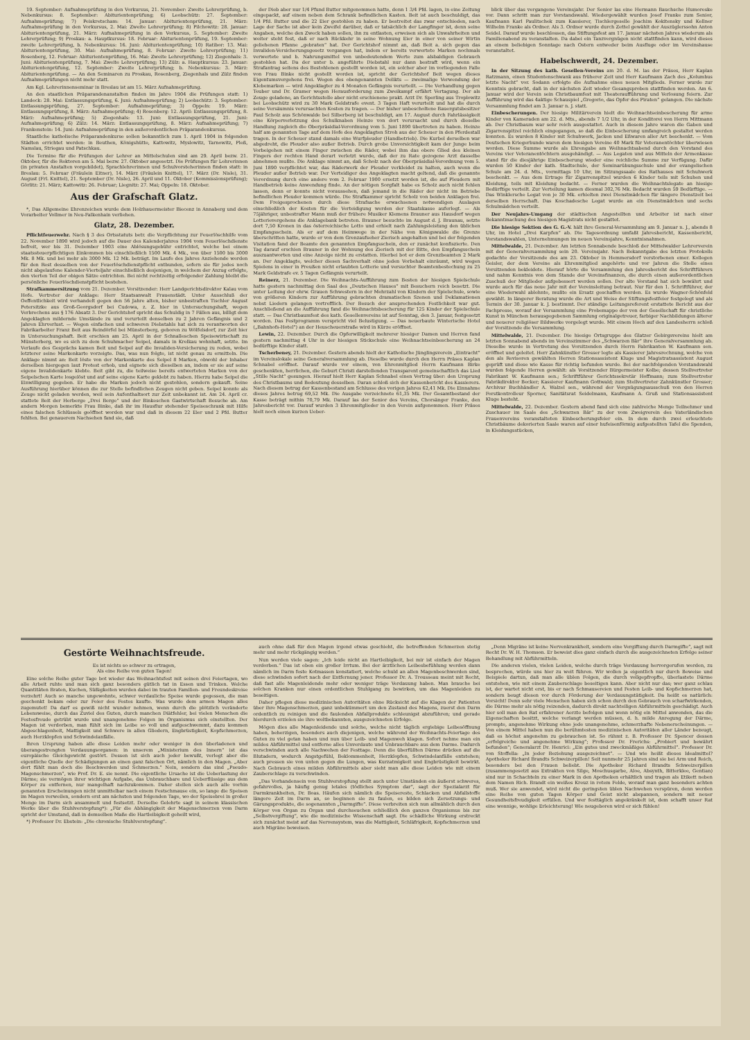19. September: Aufnahmeprüfung in den Vorkursus, 21. November: Zweite Lehrerprüfung, b. Nebenkursus: 8. September: Abiturientenprüfung; 6) Leobschütz: 27. September: Aufnahmeprüfung; 7) Peiskretscham: 14. Januar: Abiturientenprüfung, 21. März: Aufnahmeprüfung in den Vorkursus, 2. Mai: Zweite Lehrerprüfung; 8) Pilchowitz: 28. Januar: Abiturientenprüfung, 21. März: Aufnahmeprüfung in den Vorkursus, 5. September: Zweite Lehrerprüfung; 9) Proskau: a. Hauptkursus: 18. Februar: Abiturientenprüfung, 19. September: zweite Lehrerprüfung, b. Nebenkursus: 16. Juni: Abiturientenprüfung; 10) Ratibor: 13. Mai: Abiturientenprüfung, 30. Mai: Aufnahmeprüfung, 8. Februar: Zweite Lehrerprüfung; 11) Rosenberg, 12. Februar: Abiturientenprüfung, 16. Mai: Zweite Lehrerprüfung; 12) Ziegenhals: 3. Juni: Abiturientenprüfung, 7. Mai: Zweite Lehrerprüfung; 13) Zülz: a. Hauptkursus: 23. Januar: Abiturientenprüfung, 12. September: Zweite Lehrerprüfung; b. Nebenkursus: 3. März: Abiturientenprüfung. — An den Seminaren zu Proskau, Rosenberg, Ziegenhals und Zülz finden Aufnahmeprüfungen nicht mehr statt.
Am Kgl. Lehrerinnenseminar in Breslau ist am 15. März Aufnahmeprüfung.
An den staatlichen Präparandenanstalten finden im Jahre 1904 die Prüfungen statt: 1) Landeck: 28. Mai: Entlassungsprüfung, 6. Juni: Aufnahmeprüfung; 2) Leobschütz: 3. September: Entlassungsprüfung, 27. September: Aufnahmeprüfung; 3) Oppeln: 19. März: Entlassungsprüfung, 8. März: Aufnahmeprüfung; 4) Rosenberg: 12. April: Entlassungsprüfung, 8. März: Aufnahmeprüfung; 5) Ziegenhals: 13. Juni: Entlassungsprüfung, 21. Juni: Aufnahmeprüfung; 6) Zülz: 14. März: Entlassungsprüfung, 8. März: Aufnahmeprüfung; 7) Frankenstein: 14. Juni: Aufnahmeprüfung in den außerordentlichen Präparandenkursus.
Staatliche katholische Präparandenkurse sollen bekanntlich zum 1. April 1904 in folgenden Städten errichtet werden: in Beuthen, Königshütte, Kattowitz, Myslowitz, Tarnowitz, Pleß, Namslau, Striegau und Patschkau.
Die Termine für die Prüfungen der Lehrer an Mittelschulen sind am 29. April bezw. 21. Oktober, für die Rektoren am 5. Mai bezw. 27. Oktober angesetzt. Die Prüfungen für Lehrerinnen (in privaten Anstalten vorgebildet), Sprachlehrerinnen und Schulvorsteherinnen finden statt: in Breslau: 5. Februar (Fräulein Eitner), 14. März (Fräulein Knittel), 17. März (Dr. Nisle), 31. August (Frl. Knittel), 21. September (Dr. Nisle), 26. April und 11. Oktober (Kommissionsprüfung); Görlitz: 21. März; Kattowitz: 26. Februar; Liegnitz: 27. Mai; Oppeln: 18. Oktober.
Aus der Grafschaft Glatz.
*, Das Allgemeine Ehrenzeichen wurde dem Holzhauermeister Biecenz in Annaberg und dem Vorarbeiter Vollmer in Neu-Falkenhain verliehen.
Glatz, 28. Dezember.
Pflichtfeuerwehr. Nach § 3 des Ortsstatuts betr. die Verpflichtung zur Feuerlöschhilfe vom 22. November 1890 wird jedoch auf die Dauer des Kalenderjahres 1904 vom Feuerlöschdienste befreit, wer bis 31. Dezember 1903 eine Ablösungsgebühr entrichtet, welche bei einem staatssteuerpflichtigen Einkommen bis einschließlich 1500 Mk. 4 Mk., von über 1500 bis 3000 Mk. 8 Mk. und bei mehr als 3000 Mk. 12 Mk. beträgt. Im Laufe des Jahres Anziehende werden für den Rest desselben von der Feuerlöschdienstpflicht entbunden, sofern sie für jedes noch nicht abgelaufene Kalender-Vierteljahr einschließlich desjenigen, in welchem der Anzug erfolgte, den vierten Teil der obigen Sätze entrichten. Bei nicht rechtzeitig erfolgender Zahlung bleibt die persönliche Feuerlöschdienstpflicht bestehen.
Strafkammersitzung vom 21. Dezember. Vorsitzender: Herr Landgerichtsdirektor Kalau vom Hofe. Vertreter der Anklage: Herr Staatsanwalt Frauenstädt. Unter Ausschluß der Oeffentlichkeit wird verhandelt gegen den 56 Jahre alten, bisher unbestraften Tischler August Petersitzke aus Groß-Georgsdorf bei Cudowa, z. Z. hier in Untersuchungshaft, wegen Verbrechens aus § 176 Absatz 3. Der Gerichtshof spricht das Schuldig in 7 Fällen aus, billigt dem Angeklagten mildernde Umstände zu und verurteilt denselben zu 2 Jahren Gefängnis und 2 Jahren Ehrverlust. — Wegen einfachen und schweren Diebstahls hat sich zu verantworten der Fabrikarbeiter Franz Beit aus Reindörfel bei Münsterberg, geboren zu Wölfelsdorf, zur Zeit hier in Untersuchungshaft. Beit erschien am 25. April in der Schnalleschen Speisewirtschaft zu Münsterberg, wo es sich zu dem Schuhmacher Seipel, damals in Krelkau wohnhaft, setzte. Im Verlaufe des Gesprächs kamen Beit und Seipel auf die Invaliden-Versicherung zu reden, wobei letzterer seine Markenkarte vorzeigte. Das, was nun folgte, ist nicht genau zu ermitteln. Die Anklage nimmt an: Beit löste von der Markenkarte des Seipel 8 Marken, obwohl der Inhaber derselben hiergegen laut Protest erhob, und eignete sich dieselben an, indem er sie auf seine eigene Invalidenkarte klebte. Beit gibt zu, die teilweise bereits entwerteten Marken von der Seipelschen Karte losgelöst und auf seine eigene Karte geklebt zu haben. Hierzu habe Seipel die Einwilligung gegeben. Er habe die Marken jedoch nicht gestohlen, sondern gekauft. Seine Ausführung hierüber können die zur Stelle befindlichen Zeugen nicht geben. Seipel konnte als Zeuge nicht geladen werden, weil sein Aufenthaltsort zur Zeit unbekannt ist. Am 24. April cr. stattete Beit der Herberge „Drei Berge“ und der Binkeschen Gastwirtschaft Besuche ab. Am andern Morgen bemerkte Frau Binke, daß ihr im Hausflur stehender Speiseschrank mit Hilfe eines falschen Schlüssels geöffnet worden war und daß in diesem 22 Eier und 2 Pfd. Butter fehlten. Bei genauerem Nachsehen fand sie, daß
der Dieb aber nur 1/4 Pfund Butter mitgenommen hatte, denn 1 3/4 Pfd. lagen, in eine Zeitung eingepackt, auf einem neben dem Schrank befindlichen Kasten. Beit ist auch beschuldigt, das 1/4 Pfd. Butter und die 22 Eier gestohlen zu haben. Er bestreitet das zwar entschieden, nach Lage der Sache ist aber kein Zweifel darüber, daß er tatsächlich der Langfinger ist, denn seine Angaben, welche den Zweck haben sollen, ihn zu entlasten, erweisen sich als Unwahrheiten und weiter steht fest, daß er nach Rückkehr in seine Wohnung Eier in einer von seiner Wirtin geliehenen Pfanne „gebraten“ hat. Der Gerichtshof nimmt an, daß Beit a. sich gegen das Invaliden-Versicherungsgesetz vergangen hat, indem er bereits verwertete Marken nochmals verwertete und b. Nahrungsmittel von unbedeutendem Werte zum alsbaldigen Gebrauch gestohlen hat. Da der unter b. angeführte Diebstahl nur dann bestraft wird, wenn ein Strafantrag seitens des Bestohlenen gestellt worden ist, ein solcher aber im vorliegenden Falle von Frau Binke nicht gestellt worden ist, spricht der Gerichtshof Beit wegen dieses Eigentumsvergehens frei. Wegen des obengenannten Delikts — zweimalige Verwendung der Klebemarken — wird Angeklagter zu 4 Monaten Gefängnis verurteilt. — Die Verhandlung gegen Teuber und Dr. Gramer wegen Herausforderung zum Zweikampf erfährt Vertagung. Der als Zeuge geladene, an Gerichtsstelle aber nicht erschienene prakt. Arzt Dr. Sperling aus Troplowitz bei Leobschütz wird zu 30 Mark Geldstrafe event. 3 Tagen Haft verurteilt und hat die durch seine Versäumnis verursachten Kosten zu tragen. — Der bisher unbescholtene Bauergutsbesitzer Paul Scholz aus Schönwalde bei Silberberg ist beschuldigt, am 17. August durch Fahrlässigkeit eine Körperverletzung des Schulknaben Heinze von dort verursacht und durch dieselbe Handlung zugleich die Oberpräsidial-Verordnung vom 5. Juni 1890 übertreten zu haben. Heinze half am genannten Tage auf dem Hofe des Angeklagten Stroh aus der Scheuer in den Pferdestall tragen. In der Scheuer stand damals eine Wurfpleuder (Handbetrieb). Die Kurbel derselben war abgedreht, die Pleuder also außer Betrieb. Durch grobe Unvorsichtigkeit kam der Junge beim Vorbeigehen mit einem Finger zwischen die Räder, wobei ihm das obere Glied des kleinen Fingers der rechten Hand derart verletzt wurde, daß der zu Rate gezogene Arzt dasselbe abnehmen mußte. Die Anklage nimmt an, daß Scholz nach der Oberpräsidial-Verordnung vom 5. Juni 1890 verpflichtet war, das Räderwerk der Pleuder verkleidet zu halten, auch wenn die Pleuder außer Betrieb war. Der Verteidiger des Angeklagten macht geltend, daß die genannte Verordnung durch eine andere vom 2. Februar 1900 ersetzt worden ist, die auf Pleudern mit Handbetrieb keine Anwendung finde. An der nötigen Sorgfalt habe es Scholz auch nicht fehlen lassen, denn er konnte nicht voraussehen, daß jemand in die Räder der nicht im Betriebe befindlichen Pleuder kommen würde. Die Strafkammer spricht Scholz von beiden Anklagen frei. Dem Freigesprochenen durch diese Strafsache erwachsenen notwendigen Auslagen einschließlich der Kosten für die Verteidigung werden der Staatskasse auferlegt. — Als 75jähriger, unbestrafter Mann muß der frühere Musiker Klemens Brauner aus Hausdorf wegen Lotterievergehens die Anklagebank betreten. Brauner besuchte im August d. J. Braunau, setzte dort 7,50 Kronen in das österreichische Lotto und erhielt nach Zahlungsleistung den üblichen Empfangsschein. Als er auf dem Heimwege in der Nähe von Königswalde die Grenze überschritten hatte, wurde er von dem Grenzaufseher Zierisch angehalten und bei der folgenden Visitation fand der Beamte den genannten Empfangsschein, den er zunächst konfiszierte. Den Tag darauf erschien Brauner in der Wohnung des Zierisch mit der Bitte, den Empfangsschein auszuantworten und eine Anzeige nicht zu erstatten. Hierbei bot er dem Grenzbeamten 2 Mark an. Der Angeklagte, welcher diesen Sachverhalt ohne jeden Vorbehalt einräumt, wird wegen Spielens in einer in Preußen nicht erlaubten Lotterie und versuchter Beamtenbestechung zu 25 Mark Geldstrafe ev. 5 Tagen Gefängnis verurteilt.
Reinerz, 21. Dezember. Die Weihnachts-Aufführung zum Besten der hiesigen Spielschule hatte gestern nachmittag den Saal des „Deutschen Hauses“ mit Besuchern reich besetzt. Die unter Leitung der ehrw. Grauen Schwestern in der Mehrzahl von Kindern der Spielschule, sowie von größeren Kindern zur Aufführung gebrachten dramatischen Szenen und Deklamationen nebst Liedern gelangen vortrefflich. Der Besuch der ansprechenden Festlichkeit war gut. Anschließend an die Aufführung fand die Weihnachtsbescherung für 125 Kinder der Spielschule statt. — Das Christbaumfest des kath. Gesellenvereins ist auf Sonntag, den 3. Januar, festgesetzt worden. Das Festprogramm verspricht viel Belustigung. — Das neuerbaute Winterische Hotel („Bahnhofs-Hotel“) an der Heuscheuerstraße wird in Kürze eröffnet.
Lewin, 22. Dezember. Durch die Opferwilligkeit mehrerer hiesiger Damen und Herren fand gestern nachmittag 4 Uhr in der hiesigen Stickschule eine Weihnachtseinbescherung an 24 bedürftige Kinder statt.
Tscherbeney, 21. Dezember. Gestern abends hielt der Katholische Jünglingsverein „Eintracht“ im Vereinslokale seine Generalversammlung ab. Dieselbe wurde durch den Herrn Präses Kaplan Schnabel eröffnet. Darauf wurde vor einem, von Ehrenmitglied Herrn Kaufmann Birke geschenkten, herrlichen, die Geburt Christi darstellenden Transparent gemeinschaftlich das Lied „Stille Nacht“ gesungen. Hierauf hielt Herr Kaplan Schnabel einen Vortrag über: den Ursprung des Christbaums und Bedeutung desselben. Daran schloß sich der Kassenbericht des Kassierers. Nach diesem betrug der Kassenbestand am Schlusse des vorigen Jahres 62,41 Mk. Die Einnahme dieses Jahres betrug 69,52 Mk. Die Ausgabe verzeichnete 61,35 Mk. Der Gesamtbestand der Kasse beträgt mithin 70,79 Mk. Darauf las der Senior des Vereins, Chorsänger Franke, den Jahresbericht vor. Darauf wurden 3 Ehrenmitglieder in den Verein aufgenommen. Herr Präses hielt noch einen kurzen Ueber-
blick über das vergangene Vereinsjahr. Der Senior las eine Hermann Bauchsche Humoreske vor. Dann schritt man zur Vorstandswahl. Wiedergewählt wurden Josef Franke zum Senior, Kaufmann Karl Paulitschek zum Kassierer, Tischlergeselle Joachim Kokitensky und Kellner Wilhelm Franke als Ordner. Als 3. Ordner wurde durch Zettel gewählt der Auszüglerssohn Anton Seidel. Darauf wurde beschlossen, das Stiftungsfest am 17. Januar nächsten Jahres wiederum als Familienabend zu veranstalten. Da dabei ein Tanzvergnügen nicht stattfinden kann, wird dieses an einem beliebigen Sonntage nach Ostern entweder beim Ausfluge oder im Vereinshause veranstaltet.
Habelschwerdt, 24. Dezember.
In der Sitzung des kath. Gesellen-Vereins am 20. d. M. las der Präses, Herr Kaplan Ratzmann, einen Studentenschwank aus früherer Zeit und Herr Kaufmann Zach des „Kolumbus letzte Nacht“ vor. Sodann erfolgte die Aufnahme eines neuen Mitglieds. Ferner wurde zur Kenntnis gebracht, daß in der nächsten Zeit wieder Gesangsproben stattfinden werden. Am 6. Januar wird der Verein sein Christbaumfest mit Theateraufführung und Verlosung feiern. Zur Aufführung wird das 4aktige Schauspiel „Gregorio, das Opfer des Piraten“ gelangen. Die nächste Versammlung findet am 3. Januar n. J. statt.
Einbescherungen. Der hiesige Militärverein hielt die Weihnachtseinbescherung für arme Kinder von Kameraden am 22. d. Mts., abends 7 1/2 Uhr, in der Konditorei von Herrn Mittmann ab. Der Christbaum war sehr reich ausgestattet. Auch in diesem Jahre waren die Gaben und Zigarrenspitzel reichlich eingegangen, so daß die Einbescherung umfangreich gestaltet werden konnten. Es wurden 8 Kinder mit Schuhwerk, Jacken und Eßwaren aller Art beschenkt. — Vom Deutschen Kriegerbunde waren dem hiesigen Vereine 40 Mark für Veteranentöchter überwiesen worden. Diese Summe wurde als Ehrengabe am Weihnachtsabend durch den Vorstand des Vereins vier Veteranentöchtern ausgehändigt. — Aus Legaten und aus Mitteln der Armenkasse stand für die diesjährige Einbescherung wieder eine reichliche Summe zur Verfügung. Dafür wurden 50 Kinder der kath. Stadtschule, der Seminarübungsschule und der evangelischen Schule am 24. d. Mts., vormittags 10 Uhr, im Sitzungssaale des Rathauses mit Schuhwerk beschenkt. — Aus dem Ertrage für Zigarrenspitzel wurden 6 Kinder teils mit Schuhen und Kleidung, teils mit Kleidung bedacht. — Ferner wurden die Weihnachtslegate an hiesige Bedürftige verteilt. Zur Verteilung kamen diesmal 302,76 Mk. Bedacht wurden 59 Bedürftige. — Das Winklersche Legat von je 30 Mk. erhielten zwei Dienstmädchen für längere Dienstzeit bei derselben Herrschaft. Das Koschadesche Legat wurde an ein Dienstmädchen und sechs Schulmädchen verteilt.
Der Neujahrs-Umgang der städtischen Angestellten und Arbeiter ist nach einer Bekanntmachung des hiesigen Magistrats nicht gestattet.
Die hiesige Sektion des G. G.-V. hält ihre General-Versammlung am 9. Januar n. J., abends 8 Uhr, im Hotel „Drei Karpfen“ ab. Die Tagesordnung umfaßt Jahresbericht, Kassenbericht, Vorstandswahlen, Unternehmungen im neuen Vereinsjahre, Kenntnisnahmen.
Mittelwalde, 21. Dezember. Am letzten Sonnabende beschloß der Mittelwalder Lehrerverein mit der Generalversammlung sein 20. Vereinsjahr. Nach Bekanntgabe des letzten Protokolls gedachte der Vorsitzende des am 23. Oktober in Hemmersdorf verstorbenen emer. Kollegen Geisler, der dem Vereine als Ehrenmitglied angehörte und vor Jahren die Stelle eines Vorsitzenden bekleidete. Hierauf hörte die Versammlung den Jahresbericht des Schriftführers und nahm Kenntnis von dem Stande der Vereinsfinanzen, die durch einen außerordentlichen Zuschuß der Mitglieder aufgebessert werden sollen. Der alte Vorstand hat sich bewährt und wurde auch für das neue Jahr mit der Vereinsleitung betraut. Nur für den 1. Schriftführer, der eine Wiederwahl ablehnte, mußte ein Ersatz geschaffen werden. Es wurde Wagner-Schönfeld gewählt. In längerer Beratung wurde die Art und Weise der Stiftungsfestfeier festgelegt und als Termin der 30. Januar k. J. bestimmt. Der ständige Leitungsreferent erstattete Bericht aus der Fachpresse, worauf der Versammlung eine Probemappe der von der Gesellschaft für christliche Kunst in München herausgegebenen Sammlung originalgetreuer, farbiger Nachbildungen älterer und neuerer religiöser Bildwerke vorgelegt wurde. Mit einem Hoch auf den Landesherrn schloß der Vorsitzende die Versammlung.
Mittelwalde, 21. Dezember. Die hiesige Ortsgruppe des Glatzer Gebirgsvereins hielt am letzten Sonnabend abends im Vereinszimmer des „Schwarzen Bär“ ihre Generalversammlung ab. Dieselbe wurde in Vertretung des Vorsitzenden durch Herrn Fabrikanten W. Kaufmann sen. eröffnet und geleitet. Herr Zahnkünstler Grosser legte als Kassierer Jahresrechnung, welche von den als Revisoren gewählten Herren Stationsassistent Kluge und Magistratsassistent August geprüft und diese wie Kasse für richtig befunden wurde. Bei der nachfolgenden Vorstandswahl wurden folgende Herren gewählt: als Vorsitzender Bürgermeister Kolbe; dessen Stellvertreter Fabrikant W. Kaufmann sen.; Schriftführer Gerichtssekretär Hoffmann; zum Stellvertreter Fabrikdirektor Becker; Kassierer Kaufmann Gottwald; zum Stellvertreter Zahnkünstler Grosser; Archivar Buchhändler A. Walzel sen., während der Vergnügungsausschuß von den Herren Forstkontrolleur Sporner, Sanitätsrat Seidelmann, Kaufmann A. Gruß und Stationsassistent Kluge besteht.
Mittelwalde, 22. Dezember. Gestern abend fand sich eine zahlreiche Menge Teilnehmer und Zuschauer im Saale des „Schwarzen Bär“ zu der vom Zweigverein des Vaterländischen Frauenvereins veranstalteten Einbescherungsfeier ein. In dem durch zwei erleuchtete Christbäume dekorierten Saale waren auf einer hufeisenförmig aufgestellten Tafel die Spenden, in Kleidungsstücken,
Gestörte Weihnachtsfreude.
Es ist nichts so schwer zu ertragen,
Als eine Reihe von guten Tagen!
Eine solche Reihe guter Tage bot wieder das Weihnachtsfest mit seinen drei Feiertagen, wo alle Arbeit ruhte und man sich ganz besonders gütlich tat in Essen und Trinken. Welche Quantitäten Braten, Kuchen, Süßigkeiten wurden dabei im trauten Familien- und Freundeskreise verzehrt! Auch so manche ungewohnte, schwer verdauliche Speise wurde gegessen, die man geschenkt bekam oder zur Feier des Festes kaufte. Was wurde dem armen Magen alles zugemutet! Da darf es gewiß nicht wunder nehmen, wenn durch die plötzlich veränderte Lebensweise, durch das Zuviel des Guten, durch manchen Diätfehler, bei vielen Menschen die Festesfreude getrübt wurde und unangenehme Folgen im Organismus sich einstellten. Der Magen ist verdorben, man fühlt sich im Leibe so voll und aufgeschwemmt, dazu kommen Abgeschlagenheit, Mattigkeit und Schwere in allen Gliedern, Engbrüstigkeit, Kopfschmerzen, auch Herzklopfen und Schwindelanfälle.
Ihren Ursprung haben alle diese Leiden mehr oder weniger in den überladenen und überangestrengten Verdauungsorganen: in unserem „Ministerium des Innern“ ist das europäische Gleichgewicht gestört. Dessen ist sich auch jeder bewußt, verlegt aber die eigentliche Quelle der Schädigungen an einen ganz falschen Ort, nämlich in den Magen. „Aber dort fühlt man doch die Beschwerden und Schmerzen.“ Nein, sondern das sind „Pseudo-Magenschmerzen“, wie Prof. Dr. E. sie nennt. Die eigentliche Ursache ist die Ueberlastung der Därme; sie vermögen ihrer wichtigen Aufgabe, das Unbrauchbare und Ueberflüssige aus dem Körper zu entfernen, nur mangelhaft nachzukommen. Daher stellen sich auch alle vorhin genannten Erscheinungen nicht unmittelbar nach einem Festschmause ein, so lange die Speisen im Magen verweilen, sondern erst am nächsten und folgenden Tage, wo der Speisebrei in großer Menge im Darm sich ansammelt und festsetzt. Derselbe Gelehrte sagt in seinem klassischen Werke über die Stuhlverstopfung*): „Für die Abhängigkeit der Magenschmerzen vom Darm spricht der Umstand, daß in demselben Maße die Hartleibigkeit geheilt wird,
*) Professor Dr. Ebstein: „Die chronische Stuhlverstopfung“.
auch ohne daß für den Magen irgend etwas geschieht, die betreffenden Schmerzen stetig mehr und mehr rückgängig werden.“
Nun werden viele sagen: „Ich leide nicht an Hartleibigkeit, bei mir ist einfach der Magen verdorben.“ Das ist eben ein großer Irrtum. Bei der ärztlichen Leibesbefühlung werden dann nämlich im Darm feste Kotmassen konstatiert, welche schuld an allen Magenbeschwerden sind, diese schwinden sofort nach der Entfernung jener. Professor Dr. A. Trousseau meint mit Recht, daß fast alle Magenleidende mehr oder weniger träge Verdauung haben. Man brauche bei solchen Kranken nur einen ordentlichen Stuhlgang zu bewirken, um das Magenleiden zu beseitigen.
Daher pflegen diese medizinischen Autoritäten ohne Rücksicht auf die Klagen der Patienten über ihre Magenschmerzen, ganz unbekümmert um den Zustand des Magens, zuerst den Darm ordentlich zu reinigen und die faulenden Abfallprodukte schleunigst abzuführen; und gerade hierdurch erzielen sie ihre weltbekannten, ausgezeichneten Erfolge.
Mögen dies alle Magenleidende und solche, welche nicht täglich ergiebige Leibesöffnung haben, beherzigen, besonders auch diejenigen, welche während der Weihnachts-Feiertage des Guten zu viel getan haben und nun über Leib- und Magenweh klagen. Sofort nehme man ein mildes Abführmittel und entferne alles Unverdaute und Unbrauchbare aus dem Darme. Dadurch verschwinden auch alle Nachwehen der Festtage. Denn die überfüllten Därme drücken auf die Blutadern, wodurch Angstgefühl, Beklommenheit, Herzklopfen, Schwindelanfälle entstehen; auch pressen sie von unten gegen die Lungen, was Kurzatmigkeit und Engbrüstigkeit bewirkt. Nach Gebrauch eines milden Abführmittels aber sieht man alle diese Leiden wie mit einem Zauberschlage zu verschwinden.
„Das Vorhandensein von Stuhlverstopfung stellt auch unter Umständen ein äußerst schweres, gefahrvolles, ja häufig genug letales (tödliches Symptom dar“, sagt der Spezialarzt für Darmkrankheiten, Dr. Boas. Häufen sich nämlich die Speisereste, Schlacken und Abfallstoffe längere Zeit im Darm an, so beginnen sie zu faulen, es bilden sich Zersetzungs- und Gärungsprodukte, die sogenannten „Darmgifte“. Diese verbreiten sich nun allmählich durch den Körper von Organ zu Organ und durchseuchen schließlich den ganzen Organismus bis zur „Selbstvergiftung“, wie die medizinische Wissenschaft sagt. Die schädliche Wirkung erstreckt sich zunächst meist auf das Nervensystem, was die Mattigkeit, Schläfrigkeit, Kopfschmerzen und auch Migräne beweisen.
„Denn Migräne ist keine Nervenkrankheit, sondern eine Vergiftung durch Darmgifte“, sagt mit Recht Dr. W. H. Thomson. Er beweist dies ganz einfach durch die ausgezeichneten Erfolge seiner Behandlung mit Abführmitteln.
Die anderen vielen, vielen Leiden, welche durch träge Verdauung hervorgerufen werden, zu besprechen, würde uns hier zu weit führen. Wir wollen ja eigentlich nur durch Beweise und Beispiele dartun, daß man alle üblen Folgen, die durch vollgepfropfte, überlastete Därme entstehen, wie mit einem Zauberschlage beseitigen kann. Aber nicht nur das; wer ganz schlau ist, der wartet nicht erst, bis er nach Schmausereien und Festen Leib- und Kopfschmerzen hat, sondern beugt diesen vor durch Förderung der Verdauungstätigkeit. Da heißt es natürlich: Vorsicht! Denn sehr viele Menschen haben sich schon durch den Gebrauch von scharfwirkenden, die Därme mehr als nötig reizenden, dadurch direkt nachteiligen Abführmitteln geschädigt. Auch hier soll man den Rat erfahrener Aerzte befolgen und wenn nötig ein Mittel anwenden, das die Eigenschaften besitzt, welche verlangt werden müssen, d. h. milde Anregung der Därme, prompte, angenehme Wirkung ohne jede unangenehme, schmerzhafte Nebenerscheinungen. — Von einem Mittel haben nun die berühmtesten medizinischen Autoritäten aller Länder bezeugt, daß es höchst angenehm zu gebrauchen ist. So rühmt z. B. Professor Dr. Spencer dessen „erfolgreiche und angenehme Wirkung“; Professor Dr. Frerichs: „Probiert und bewährt befunden“; Generalarzt Dr. Henrici: „Ein gutes und zweckmäßiges Abführmittel“. Professor Dr. von Stoffella: „In jeder Beziehung ausgezeichnet“. — Und wie heißt dieses Idealmittel? Apotheker Richard Brandts Schweizerpillen! Seit nunmehr 25 Jahren sind sie bei Arm und Reich, besonders bei den Frauen beliebt. Die Apotheker Richard Brandts Schweizerpillen (zusammengesetzt aus Extrakten von Silge, Moschusgarbe, Aloe, Absynth, Bitterklee, Gentian) sind nur in Schachteln zu einer Mark in den Apotheken erhältlich und tragen als Etikett neben dem Namen Rich. Brandt ein weißes Kreuz in rotem Felde, worauf man ganz besonders achten muß. Wer sie anwendet, wird nicht die geringsten üblen Nachwehen verspüren, denn werden eine Reihe von guten Tagen Körper und Geist nicht abspannen, sondern mit neuer Gesundheitsfreudigkeit erfüllen. Und wer festtäglich angekränkelt ist, dem schafft unser Rat eine wonnige, wohlige Erleichterung! Wie neugeboren wird er sich fühlen!